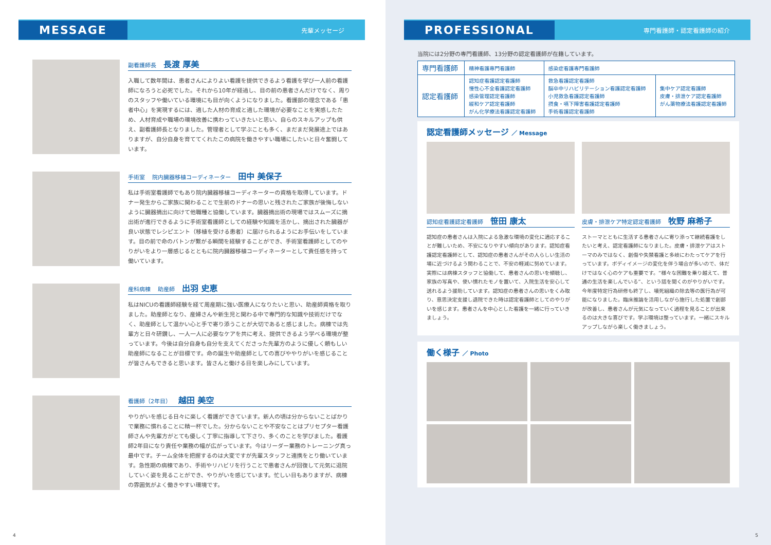MESSAGE 先輩メッセージ
副看護師長 長渡 厚美
入職して数年間は、患者さんによりよい看護を提供できるよう看護を学び一人前の看護師になろうと必死でした。それから10年が経過し、目の前の患者さんだけでなく、周りのスタッフや働いている環境にも目が向くようになりました。看護部の理念である「患者中心」を実現するには、適した人材の育成と適した環境が必要なことを実感したため、人材育成や職場の環境改善に携わっていきたいと思い、自らのスキルアップも供え、副看護師長となりました。管理者として学ぶことも多く、まだまだ発展途上ではありますが、自分自身を育ててくれたこの病院を働きやすい職場にしたいと日々奮闘しています。
手術室 院内臓器移植コーディネーター 田中 美保子
私は手術室看護師でもあり院内臓器移植コーディネーターの資格を取得しています。ドナー発生からご家族に関わることで生前のドナーの思いと残されたご家族が後悔しないように臓器摘出に向けて他職種と協働しています。臓器摘出術の現場ではスムーズに摘出術が進行できるように手術室看護師としての経験や知識を活かし、摘出された臓器が良い状態でレシピエント（移植を受ける患者）に届けられるようにお手伝いをしています。目の前で命のバトンが繋がる瞬間を経験することができ、手術室看護師としてのやりがいをより一層感じるとともに院内臓器移植コーディネーターとして責任感を持って働いています。
産科病棟 助産師 出羽 史恵
私はNICUの看護師経験を経て周産期に強い医療人になりたいと思い、助産師資格を取りました。助産師となり、産婦さんや新生児と関わる中で専門的な知識や技術だけでなく、助産師として温かい心と手で寄り添うことが大切であると感じました。病棟では先輩方と日々研鑚し、一人一人に必要なケアを共に考え、提供できるよう学べる環境が整っています。今後は自分自身も自分を支えてくださった先輩方のように優しく頼もしい助産師になることが目標です。命の誕生や助産師としての喜びややりがいを感じることが皆さんもできると思います。皆さんと働ける日を楽しみにしています。
看護師（2年目） 越田 美空
やりがいを感じる日々に楽しく看護ができています。新人の頃は分からないことばかりで業務に慣れることに精一杯でした。分からないことや不安なことはプリセプター看護師さんや先輩方がとても優しく丁寧に指導して下さり、多くのことを学びました。看護師2年目になり責任や業務の幅が広がっています。今はリーダー業務のトレーニング真っ最中です。チーム全体を把握するのは大変ですが先輩スタッフと連携をとり働いています。急性期の病棟であり、手術やリハビリを行うことで患者さんが回復して元気に退院していく姿を見ることができ、やりがいを感じています。忙しい日もありますが、病棟の雰囲気がよく働きやすい環境です。
4
PROFESSIONAL 専門看護師・認定看護師の紹介
当院には2分野の専門看護師、13分野の認定看護師が在籍しています。
| 専門看護師 | 精神看護専門看護師 | 感染症看護専門看護師 | |
| 認定看護師 | 認知症看護認定看護師 慢性心不全看護認定看護師 感染管理認定看護師 緩和ケア認定看護師 がん化学療法看護認定看護師 | 救急看護認定看護師 脳卒中リハビリテーション看護認定看護師 小児救急看護認定看護師 摂食・嚥下障害看護認定看護師 手術看護認定看護師 | 集中ケア認定看護師 皮膚・排泄ケア認定看護師 がん薬物療法看護認定看護師 |
認定看護師メッセージ ／ Message
認知症看護認定看護師 笹田 康太
認知症の患者さんは入院による急激な環境の変化に適応することが難しいため、不安になりやすい傾向があります。認知症看護認定看護師として、認知症の患者さんがその人らしい生活の場に近づけるよう関わることで、不安の軽減に努めています。実際には病棟スタッフと協働して、患者さんの思いを傾聴し、家族の写真や、使い慣れたモノを置いて、入院生活を安心して送れるよう援助しています。認知症の患者さんの思いをくみ取り、意思決定支援し退院できた時は認定看護師としてのやりがいを感じます。患者さんを中心とした看護を一緒に行っていきましょう。
皮膚・排泄ケア特定認定看護師 牧野 麻希子
ストーマとともに生活する患者さんに寄り添って継続看護をしたいと考え、認定看護師になりました。皮膚・排泄ケアはストーマのみではなく、創傷や失禁看護と多岐にわたってケアを行っています。ボディイメージの変化を伴う場合が多いので、体だけではなく心のケアも重要です。“様々な困難を乗り越えて、普通の生活を楽しんでいる”、という話を聞くのがやりがいです。今年度特定行為研修も終了し、壊死組織の除去等の医行為が可能になりました。臨床推論を活用しながら施行した処置で創部が改善し、患者さんが元気になっていく過程を見ることが出来るのは大きな喜びです。学ぶ環境は整っています。一緒にスキルアップしながら楽しく働きましょう。
働く様子 ／ Photo
5